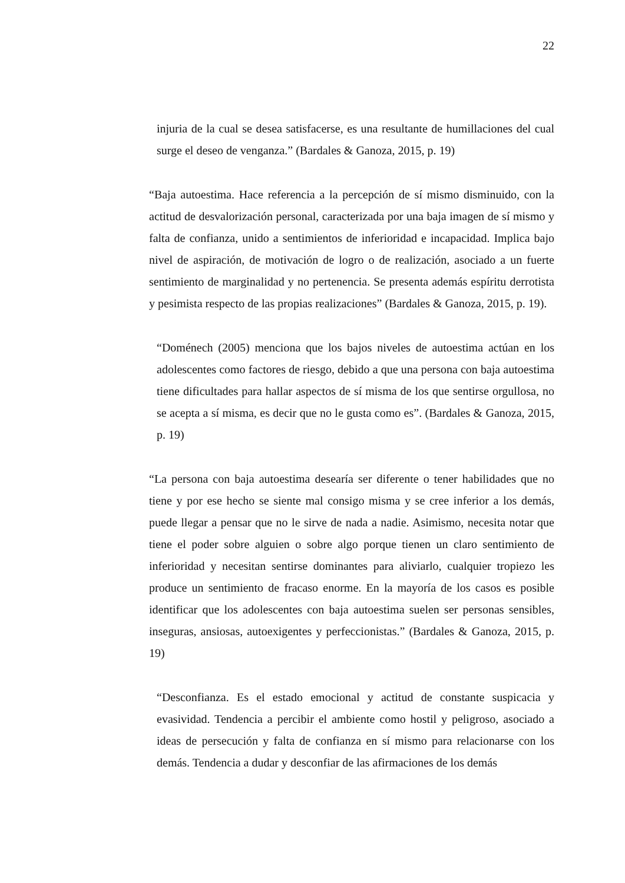22
injuria de la cual se desea satisfacerse, es una resultante de humillaciones del cual surge el deseo de venganza.” (Bardales & Ganoza, 2015, p. 19)
“Baja autoestima. Hace referencia a la percepción de sí mismo disminuido, con la actitud de desvalorización personal, caracterizada por una baja imagen de sí mismo y falta de confianza, unido a sentimientos de inferioridad e incapacidad. Implica bajo nivel de aspiración, de motivación de logro o de realización, asociado a un fuerte sentimiento de marginalidad y no pertenencia. Se presenta además espíritu derrotista y pesimista respecto de las propias realizaciones” (Bardales & Ganoza, 2015, p. 19).
“Doménech (2005) menciona que los bajos niveles de autoestima actúan en los adolescentes como factores de riesgo, debido a que una persona con baja autoestima tiene dificultades para hallar aspectos de sí misma de los que sentirse orgullosa, no se acepta a sí misma, es decir que no le gusta como es”. (Bardales & Ganoza, 2015, p. 19)
“La persona con baja autoestima desearía ser diferente o tener habilidades que no tiene y por ese hecho se siente mal consigo misma y se cree inferior a los demás, puede llegar a pensar que no le sirve de nada a nadie. Asimismo, necesita notar que tiene el poder sobre alguien o sobre algo porque tienen un claro sentimiento de inferioridad y necesitan sentirse dominantes para aliviarlo, cualquier tropiezo les produce un sentimiento de fracaso enorme. En la mayoría de los casos es posible identificar que los adolescentes con baja autoestima suelen ser personas sensibles, inseguras, ansiosas, autoexigentes y perfeccionistas.” (Bardales & Ganoza, 2015, p. 19)
“Desconfianza. Es el estado emocional y actitud de constante suspicacia y evasividad. Tendencia a percibir el ambiente como hostil y peligroso, asociado a ideas de persecución y falta de confianza en sí mismo para relacionarse con los demás. Tendencia a dudar y desconfiar de las afirmaciones de los demás